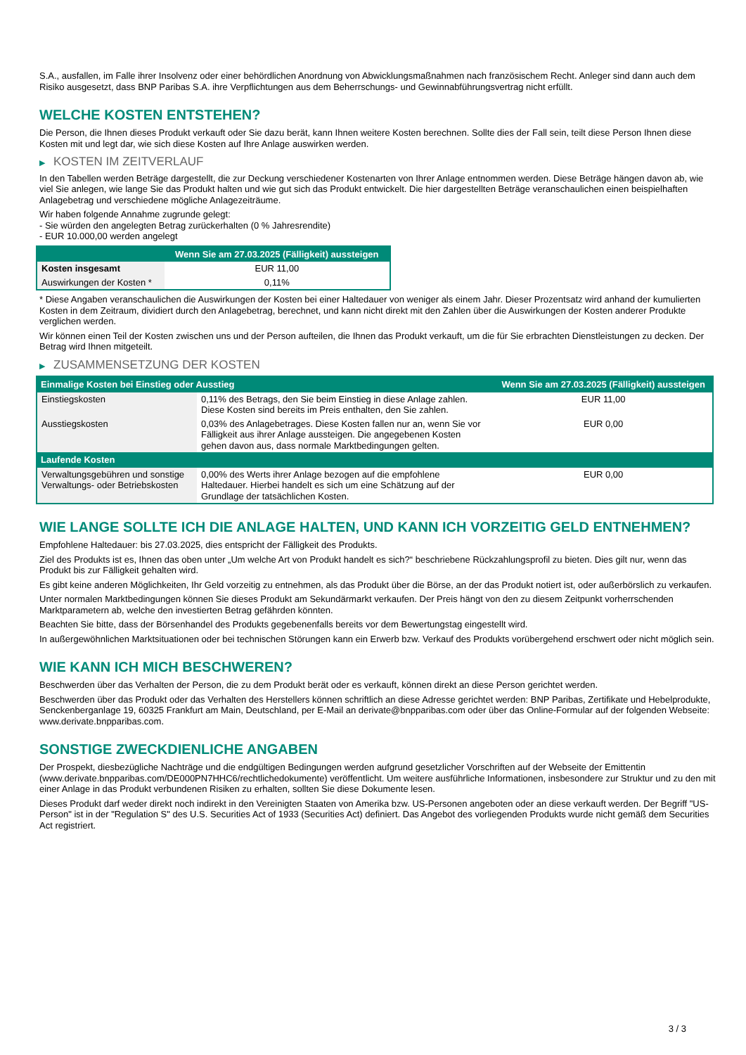S.A., ausfallen, im Falle ihrer Insolvenz oder einer behördlichen Anordnung von Abwicklungsmaßnahmen nach französischem Recht. Anleger sind dann auch dem Risiko ausgesetzt, dass BNP Paribas S.A. ihre Verpflichtungen aus dem Beherrschungs- und Gewinnabführungsvertrag nicht erfüllt.
WELCHE KOSTEN ENTSTEHEN?
Die Person, die Ihnen dieses Produkt verkauft oder Sie dazu berät, kann Ihnen weitere Kosten berechnen. Sollte dies der Fall sein, teilt diese Person Ihnen diese Kosten mit und legt dar, wie sich diese Kosten auf Ihre Anlage auswirken werden.
▶ KOSTEN IM ZEITVERLAUF
In den Tabellen werden Beträge dargestellt, die zur Deckung verschiedener Kostenarten von Ihrer Anlage entnommen werden. Diese Beträge hängen davon ab, wie viel Sie anlegen, wie lange Sie das Produkt halten und wie gut sich das Produkt entwickelt. Die hier dargestellten Beträge veranschaulichen einen beispielhaften Anlagebetrag und verschiedene mögliche Anlagezeiträume.
Wir haben folgende Annahme zugrunde gelegt:
- Sie würden den angelegten Betrag zurückerhalten (0 % Jahresrendite)
- EUR 10.000,00 werden angelegt
| | Wenn Sie am 27.03.2025 (Fälligkeit) aussteigen |
| --- | --- |
| Kosten insgesamt | EUR 11,00 |
| Auswirkungen der Kosten * | 0,11% |
* Diese Angaben veranschaulichen die Auswirkungen der Kosten bei einer Haltedauer von weniger als einem Jahr. Dieser Prozentsatz wird anhand der kumulierten Kosten in dem Zeitraum, dividiert durch den Anlagebetrag, berechnet, und kann nicht direkt mit den Zahlen über die Auswirkungen der Kosten anderer Produkte verglichen werden.
Wir können einen Teil der Kosten zwischen uns und der Person aufteilen, die Ihnen das Produkt verkauft, um die für Sie erbrachten Dienstleistungen zu decken. Der Betrag wird Ihnen mitgeteilt.
▶ ZUSAMMENSETZUNG DER KOSTEN
| Einmalige Kosten bei Einstieg oder Ausstieg | | Wenn Sie am 27.03.2025 (Fälligkeit) aussteigen |
| --- | --- | --- |
| Einstiegskosten | 0,11% des Betrags, den Sie beim Einstieg in diese Anlage zahlen. Diese Kosten sind bereits im Preis enthalten, den Sie zahlen. | EUR 11,00 |
| Ausstiegskosten | 0,03% des Anlagebetrages. Diese Kosten fallen nur an, wenn Sie vor Fälligkeit aus ihrer Anlage aussteigen. Die angegebenen Kosten gehen davon aus, dass normale Marktbedingungen gelten. | EUR 0,00 |
| Laufende Kosten | | |
| Verwaltungsgebühren und sonstige Verwaltungs- oder Betriebskosten | 0,00% des Werts ihrer Anlage bezogen auf die empfohlene Haltedauer. Hierbei handelt es sich um eine Schätzung auf der Grundlage der tatsächlichen Kosten. | EUR 0,00 |
WIE LANGE SOLLTE ICH DIE ANLAGE HALTEN, UND KANN ICH VORZEITIG GELD ENTNEHMEN?
Empfohlene Haltedauer: bis 27.03.2025, dies entspricht der Fälligkeit des Produkts.
Ziel des Produkts ist es, Ihnen das oben unter „Um welche Art von Produkt handelt es sich?“ beschriebene Rückzahlungsprofil zu bieten. Dies gilt nur, wenn das Produkt bis zur Fälligkeit gehalten wird.
Es gibt keine anderen Möglichkeiten, Ihr Geld vorzeitig zu entnehmen, als das Produkt über die Börse, an der das Produkt notiert ist, oder außerbörslich zu verkaufen.
Unter normalen Marktbedingungen können Sie dieses Produkt am Sekundärmarkt verkaufen. Der Preis hängt von den zu diesem Zeitpunkt vorherrschenden Marktparametern ab, welche den investierten Betrag gefährden könnten.
Beachten Sie bitte, dass der Börsenhandel des Produkts gegebenenfalls bereits vor dem Bewertungstag eingestellt wird.
In außergewöhnlichen Marktsituationen oder bei technischen Störungen kann ein Erwerb bzw. Verkauf des Produkts vorübergehend erschwert oder nicht möglich sein.
WIE KANN ICH MICH BESCHWEREN?
Beschwerden über das Verhalten der Person, die zu dem Produkt berät oder es verkauft, können direkt an diese Person gerichtet werden.
Beschwerden über das Produkt oder das Verhalten des Herstellers können schriftlich an diese Adresse gerichtet werden: BNP Paribas, Zertifikate und Hebelprodukte, Senckenberganlage 19, 60325 Frankfurt am Main, Deutschland, per E-Mail an derivate@bnpparibas.com oder über das Online-Formular auf der folgenden Webseite: www.derivate.bnpparibas.com.
SONSTIGE ZWECKDIENLICHE ANGABEN
Der Prospekt, diesbezügliche Nachträge und die endgültigen Bedingungen werden aufgrund gesetzlicher Vorschriften auf der Webseite der Emittentin (www.derivate.bnpparibas.com/DE000PN7HHC6/rechtlichedokumente) veröffentlicht. Um weitere ausführliche Informationen, insbesondere zur Struktur und zu den mit einer Anlage in das Produkt verbundenen Risiken zu erhalten, sollten Sie diese Dokumente lesen.
Dieses Produkt darf weder direkt noch indirekt in den Vereinigten Staaten von Amerika bzw. US-Personen angeboten oder an diese verkauft werden. Der Begriff "US-Person" ist in der "Regulation S" des U.S. Securities Act of 1933 (Securities Act) definiert. Das Angebot des vorliegenden Produkts wurde nicht gemäß dem Securities Act registriert.
3 / 3